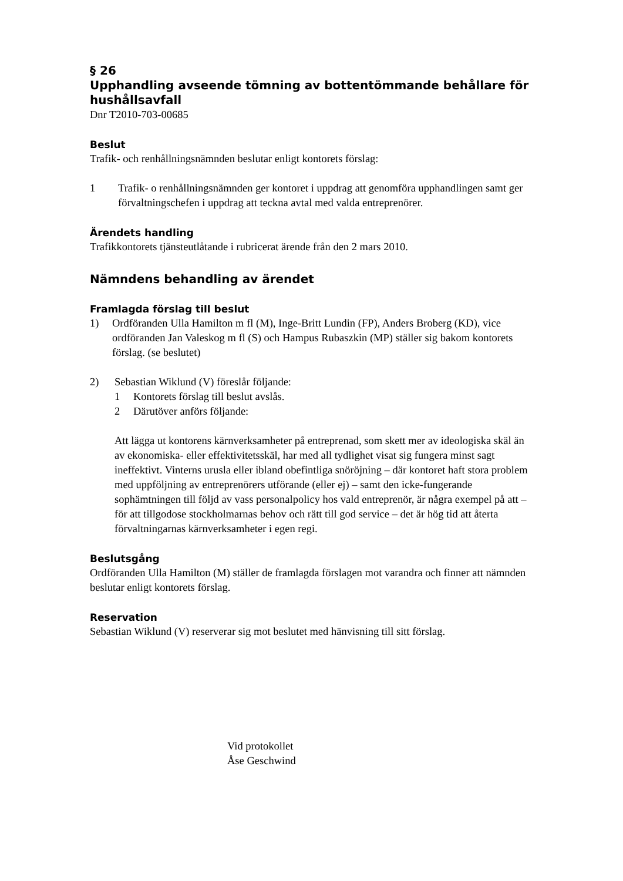§ 26
Upphandling avseende tömning av bottentömmande behållare för hushållsavfall
Dnr T2010-703-00685
Beslut
Trafik- och renhållningsnämnden beslutar enligt kontorets förslag:
1 Trafik- o renhållningsnämnden ger kontoret i uppdrag att genomföra upphandlingen samt ger förvaltningschefen i uppdrag att teckna avtal med valda entreprenörer.
Ärendets handling
Trafikkontorets tjänsteutlåtande i rubricerat ärende från den 2 mars 2010.
Nämndens behandling av ärendet
Framlagda förslag till beslut
1) Ordföranden Ulla Hamilton m fl (M), Inge-Britt Lundin (FP), Anders Broberg (KD), vice ordföranden Jan Valeskog m fl (S) och Hampus Rubaszkin (MP) ställer sig bakom kontorets förslag. (se beslutet)
2) Sebastian Wiklund (V) föreslår följande:
1 Kontorets förslag till beslut avslås.
2 Därutöver anförs följande:
Att lägga ut kontorens kärnverksamheter på entreprenad, som skett mer av ideologiska skäl än av ekonomiska- eller effektivitetsskäl, har med all tydlighet visat sig fungera minst sagt ineffektivt. Vinterns urusla eller ibland obefintliga snöröjning – där kontoret haft stora problem med uppföljning av entreprenörers utförande (eller ej) – samt den icke-fungerande sophämtningen till följd av vass personalpolicy hos vald entreprenör, är några exempel på att – för att tillgodose stockholmarnas behov och rätt till god service – det är hög tid att återta förvaltningarnas kärnverksamheter i egen regi.
Beslutsgång
Ordföranden Ulla Hamilton (M) ställer de framlagda förslagen mot varandra och finner att nämnden beslutar enligt kontorets förslag.
Reservation
Sebastian Wiklund (V) reserverar sig mot beslutet med hänvisning till sitt förslag.
Vid protokollet
Åse Geschwind